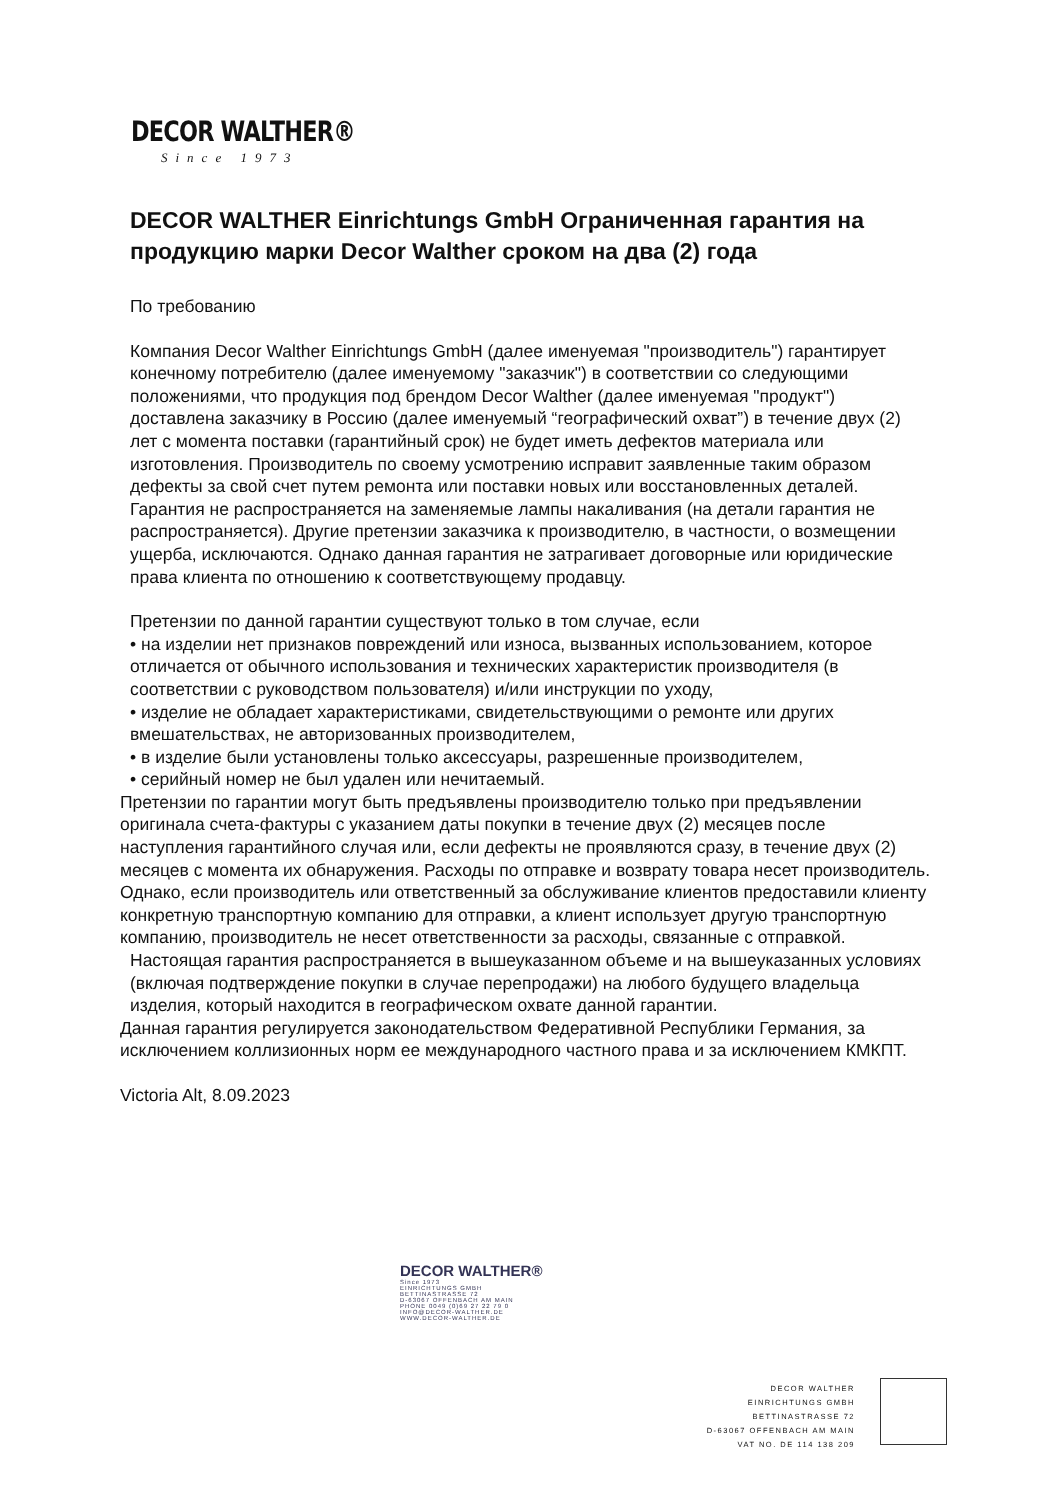DECOR WALTHER®
Since 1973
DECOR WALTHER Einrichtungs GmbH Ограниченная гарантия на продукцию марки Decor Walther сроком на два (2) года
По требованию
Компания Decor Walther Einrichtungs GmbH (далее именуемая "производитель") гарантирует конечному потребителю (далее именуемому "заказчик") в соответствии со следующими положениями, что продукция под брендом Decor Walther (далее именуемая "продукт") доставлена заказчику в Россию (далее именуемый “географический охват”) в течение двух (2) лет с момента поставки (гарантийный срок) не будет иметь дефектов материала или изготовления. Производитель по своему усмотрению исправит заявленные таким образом дефекты за свой счет путем ремонта или поставки новых или восстановленных деталей. Гарантия не распространяется на заменяемые лампы накаливания (на детали гарантия не распространяется). Другие претензии заказчика к производителю, в частности, о возмещении ущерба, исключаются. Однако данная гарантия не затрагивает договорные или юридические права клиента по отношению к соответствующему продавцу.
Претензии по данной гарантии существуют только в том случае, если
• на изделии нет признаков повреждений или износа, вызванных использованием, которое отличается от обычного использования и технических характеристик производителя (в соответствии с руководством пользователя) и/или инструкции по уходу,
• изделие не обладает характеристиками, свидетельствующими о ремонте или других вмешательствах, не авторизованных производителем,
• в изделие были установлены только аксессуары, разрешенные производителем,
• серийный номер не был удален или нечитаемый.
Претензии по гарантии могут быть предъявлены производителю только при предъявлении оригинала счета-фактуры с указанием даты покупки в течение двух (2) месяцев после наступления гарантийного случая или, если дефекты не проявляются сразу, в течение двух (2) месяцев с момента их обнаружения. Расходы по отправке и возврату товара несет производитель. Однако, если производитель или ответственный за обслуживание клиентов предоставили клиенту конкретную транспортную компанию для отправки, а клиент использует другую транспортную компанию, производитель не несет ответственности за расходы, связанные с отправкой.
Настоящая гарантия распространяется в вышеуказанном объеме и на вышеуказанных условиях (включая подтверждение покупки в случае перепродажи) на любого будущего владельца изделия, который находится в географическом охвате данной гарантии.
Данная гарантия регулируется законодательством Федеративной Республики Германия, за исключением коллизионных норм ее международного частного права и за исключением КМКПТ.
Victoria Alt, 8.09.2023
DECOR WALTHER®
Since 1973
EINRICHTUNGS GMBH
BETTINASTRASSE 72
D-63067 OFFENBACH AM MAIN
PHONE 0049 (0)69 27 22 79 0
INFO@DECOR-WALTHER.DE
WWW.DECOR-WALTHER.DE
DECOR WALTHER
EINRICHTUNGS GMBH
BETTINASTRASSE 72
D-63067 OFFENBACH AM MAIN
VAT NO. DE 114 138 209